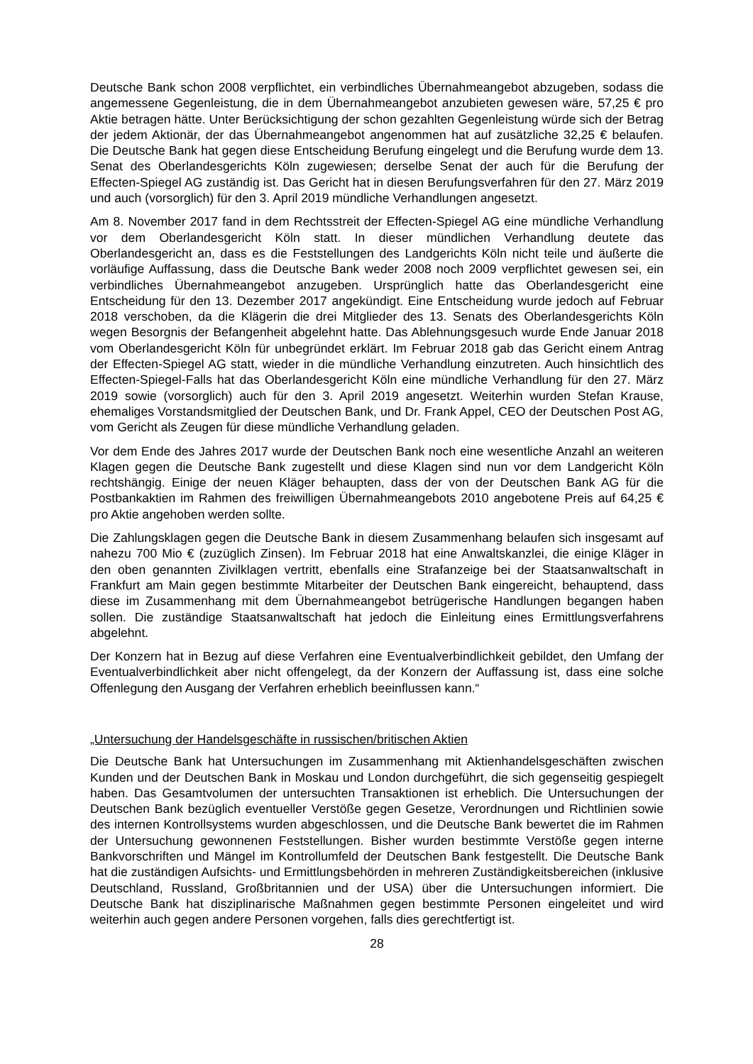Deutsche Bank schon 2008 verpflichtet, ein verbindliches Übernahmeangebot abzugeben, sodass die angemessene Gegenleistung, die in dem Übernahmeangebot anzubieten gewesen wäre, 57,25 € pro Aktie betragen hätte. Unter Berücksichtigung der schon gezahlten Gegenleistung würde sich der Betrag der jedem Aktionär, der das Übernahmeangebot angenommen hat auf zusätzliche 32,25 € belaufen. Die Deutsche Bank hat gegen diese Entscheidung Berufung eingelegt und die Berufung wurde dem 13. Senat des Oberlandesgerichts Köln zugewiesen; derselbe Senat der auch für die Berufung der Effecten-Spiegel AG zuständig ist. Das Gericht hat in diesen Berufungsverfahren für den 27. März 2019 und auch (vorsorglich) für den 3. April 2019 mündliche Verhandlungen angesetzt.
Am 8. November 2017 fand in dem Rechtsstreit der Effecten-Spiegel AG eine mündliche Verhandlung vor dem Oberlandesgericht Köln statt. In dieser mündlichen Verhandlung deutete das Oberlandesgericht an, dass es die Feststellungen des Landgerichts Köln nicht teile und äußerte die vorläufige Auffassung, dass die Deutsche Bank weder 2008 noch 2009 verpflichtet gewesen sei, ein verbindliches Übernahmeangebot anzugeben. Ursprünglich hatte das Oberlandesgericht eine Entscheidung für den 13. Dezember 2017 angekündigt. Eine Entscheidung wurde jedoch auf Februar 2018 verschoben, da die Klägerin die drei Mitglieder des 13. Senats des Oberlandesgerichts Köln wegen Besorgnis der Befangenheit abgelehnt hatte. Das Ablehnungsgesuch wurde Ende Januar 2018 vom Oberlandesgericht Köln für unbegründet erklärt. Im Februar 2018 gab das Gericht einem Antrag der Effecten-Spiegel AG statt, wieder in die mündliche Verhandlung einzutreten. Auch hinsichtlich des Effecten-Spiegel-Falls hat das Oberlandesgericht Köln eine mündliche Verhandlung für den 27. März 2019 sowie (vorsorglich) auch für den 3. April 2019 angesetzt. Weiterhin wurden Stefan Krause, ehemaliges Vorstandsmitglied der Deutschen Bank, und Dr. Frank Appel, CEO der Deutschen Post AG, vom Gericht als Zeugen für diese mündliche Verhandlung geladen.
Vor dem Ende des Jahres 2017 wurde der Deutschen Bank noch eine wesentliche Anzahl an weiteren Klagen gegen die Deutsche Bank zugestellt und diese Klagen sind nun vor dem Landgericht Köln rechtshängig. Einige der neuen Kläger behaupten, dass der von der Deutschen Bank AG für die Postbankaktien im Rahmen des freiwilligen Übernahmeangebots 2010 angebotene Preis auf 64,25 € pro Aktie angehoben werden sollte.
Die Zahlungsklagen gegen die Deutsche Bank in diesem Zusammenhang belaufen sich insgesamt auf nahezu 700 Mio € (zuzüglich Zinsen). Im Februar 2018 hat eine Anwaltskanzlei, die einige Kläger in den oben genannten Zivilklagen vertritt, ebenfalls eine Strafanzeige bei der Staatsanwaltschaft in Frankfurt am Main gegen bestimmte Mitarbeiter der Deutschen Bank eingereicht, behauptend, dass diese im Zusammenhang mit dem Übernahmeangebot betrügerische Handlungen begangen haben sollen. Die zuständige Staatsanwaltschaft hat jedoch die Einleitung eines Ermittlungsverfahrens abgelehnt.
Der Konzern hat in Bezug auf diese Verfahren eine Eventualverbindlichkeit gebildet, den Umfang der Eventualverbindlichkeit aber nicht offengelegt, da der Konzern der Auffassung ist, dass eine solche Offenlegung den Ausgang der Verfahren erheblich beeinflussen kann.“
„Untersuchung der Handelsgeschäfte in russischen/britischen Aktien
Die Deutsche Bank hat Untersuchungen im Zusammenhang mit Aktienhandelsgeschäften zwischen Kunden und der Deutschen Bank in Moskau und London durchgeführt, die sich gegenseitig gespiegelt haben. Das Gesamtvolumen der untersuchten Transaktionen ist erheblich. Die Untersuchungen der Deutschen Bank bezüglich eventueller Verstöße gegen Gesetze, Verordnungen und Richtlinien sowie des internen Kontrollsystems wurden abgeschlossen, und die Deutsche Bank bewertet die im Rahmen der Untersuchung gewonnenen Feststellungen. Bisher wurden bestimmte Verstöße gegen interne Bankvorschriften und Mängel im Kontrollumfeld der Deutschen Bank festgestellt. Die Deutsche Bank hat die zuständigen Aufsichts- und Ermittlungsbehörden in mehreren Zuständigkeitsbereichen (inklusive Deutschland, Russland, Großbritannien und der USA) über die Untersuchungen informiert. Die Deutsche Bank hat disziplinarische Maßnahmen gegen bestimmte Personen eingeleitet und wird weiterhin auch gegen andere Personen vorgehen, falls dies gerechtfertigt ist.
28